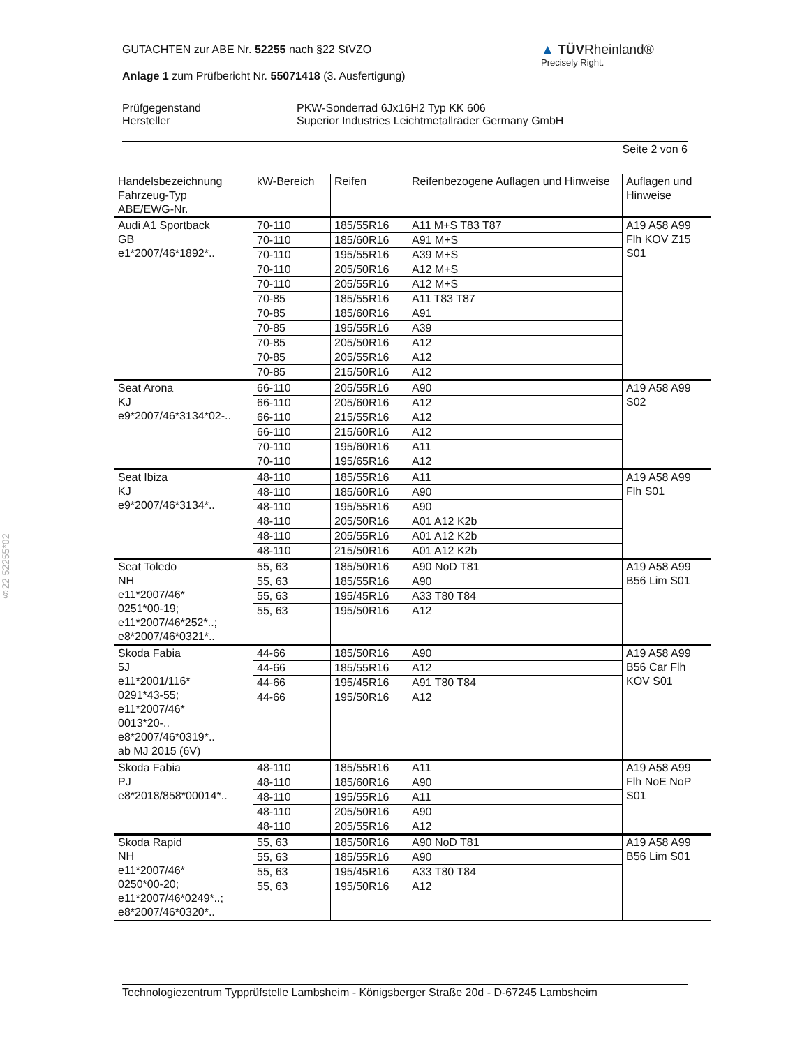GUTACHTEN zur ABE Nr. 52255 nach §22 StVZO
Anlage 1 zum Prüfbericht Nr. 55071418 (3. Ausfertigung)
Prüfgegenstand
Hersteller
PKW-Sonderrad 6Jx16H2 Typ KK 606
Superior Industries Leichtmetallräder Germany GmbH
Seite 2 von 6
▲ TÜVRheinland®
Precisely Right.
§22 52255*02
| Handelsbezeichnung Fahrzeug-Typ ABE/EWG-Nr. | kW-Bereich | Reifen | Reifenbezogene Auflagen und Hinweise | Auflagen und Hinweise |
| --- | --- | --- | --- | --- |
| Audi A1 Sportback GB e1*2007/46*1892*.. | 70-110 | 185/55R16 | A11 M+S T83 T87 | A19 A58 A99 Flh KOV Z15 S01 |
| | 70-110 | 185/60R16 | A91 M+S | |
| | 70-110 | 195/55R16 | A39 M+S | |
| | 70-110 | 205/50R16 | A12 M+S | |
| | 70-110 | 205/55R16 | A12 M+S | |
| | 70-85 | 185/55R16 | A11 T83 T87 | |
| | 70-85 | 185/60R16 | A91 | |
| | 70-85 | 195/55R16 | A39 | |
| | 70-85 | 205/50R16 | A12 | |
| | 70-85 | 205/55R16 | A12 | |
| | 70-85 | 215/50R16 | A12 | |
| Seat Arona KJ e9*2007/46*3134*02-.. | 66-110 | 205/55R16 | A90 | A19 A58 A99 S02 |
| | 66-110 | 205/60R16 | A12 | |
| | 66-110 | 215/55R16 | A12 | |
| | 66-110 | 215/60R16 | A12 | |
| | 70-110 | 195/60R16 | A11 | |
| | 70-110 | 195/65R16 | A12 | |
| Seat Ibiza KJ e9*2007/46*3134*.. | 48-110 | 185/55R16 | A11 | A19 A58 A99 Flh S01 |
| | 48-110 | 185/60R16 | A90 | |
| | 48-110 | 195/55R16 | A90 | |
| | 48-110 | 205/50R16 | A01 A12 K2b | |
| | 48-110 | 205/55R16 | A01 A12 K2b | |
| | 48-110 | 215/50R16 | A01 A12 K2b | |
| Seat Toledo NH e11*2007/46* 0251*00-19; e11*2007/46*252*..; e8*2007/46*0321*.. | 55, 63 | 185/50R16 | A90 NoD T81 | A19 A58 A99 B56 Lim S01 |
| | 55, 63 | 185/55R16 | A90 | |
| | 55, 63 | 195/45R16 | A33 T80 T84 | |
| | 55, 63 | 195/50R16 | A12 | |
| Skoda Fabia 5J e11*2001/116* 0291*43-55; e11*2007/46* 0013*20-.. e8*2007/46*0319*.. ab MJ 2015 (6V) | 44-66 | 185/50R16 | A90 | A19 A58 A99 B56 Car Flh KOV S01 |
| | 44-66 | 185/55R16 | A12 | |
| | 44-66 | 195/45R16 | A91 T80 T84 | |
| | 44-66 | 195/50R16 | A12 | |
| Skoda Fabia PJ e8*2018/858*00014*.. | 48-110 | 185/55R16 | A11 | A19 A58 A99 Flh NoE NoP S01 |
| | 48-110 | 185/60R16 | A90 | |
| | 48-110 | 195/55R16 | A11 | |
| | 48-110 | 205/50R16 | A90 | |
| | 48-110 | 205/55R16 | A12 | |
| Skoda Rapid NH e11*2007/46* 0250*00-20; e11*2007/46*0249*..; e8*2007/46*0320*.. | 55, 63 | 185/50R16 | A90 NoD T81 | A19 A58 A99 B56 Lim S01 |
| | 55, 63 | 185/55R16 | A90 | |
| | 55, 63 | 195/45R16 | A33 T80 T84 | |
| | 55, 63 | 195/50R16 | A12 | |
Technologiezentrum Typprüfstelle Lambsheim - Königsberger Straße 20d - D-67245 Lambsheim